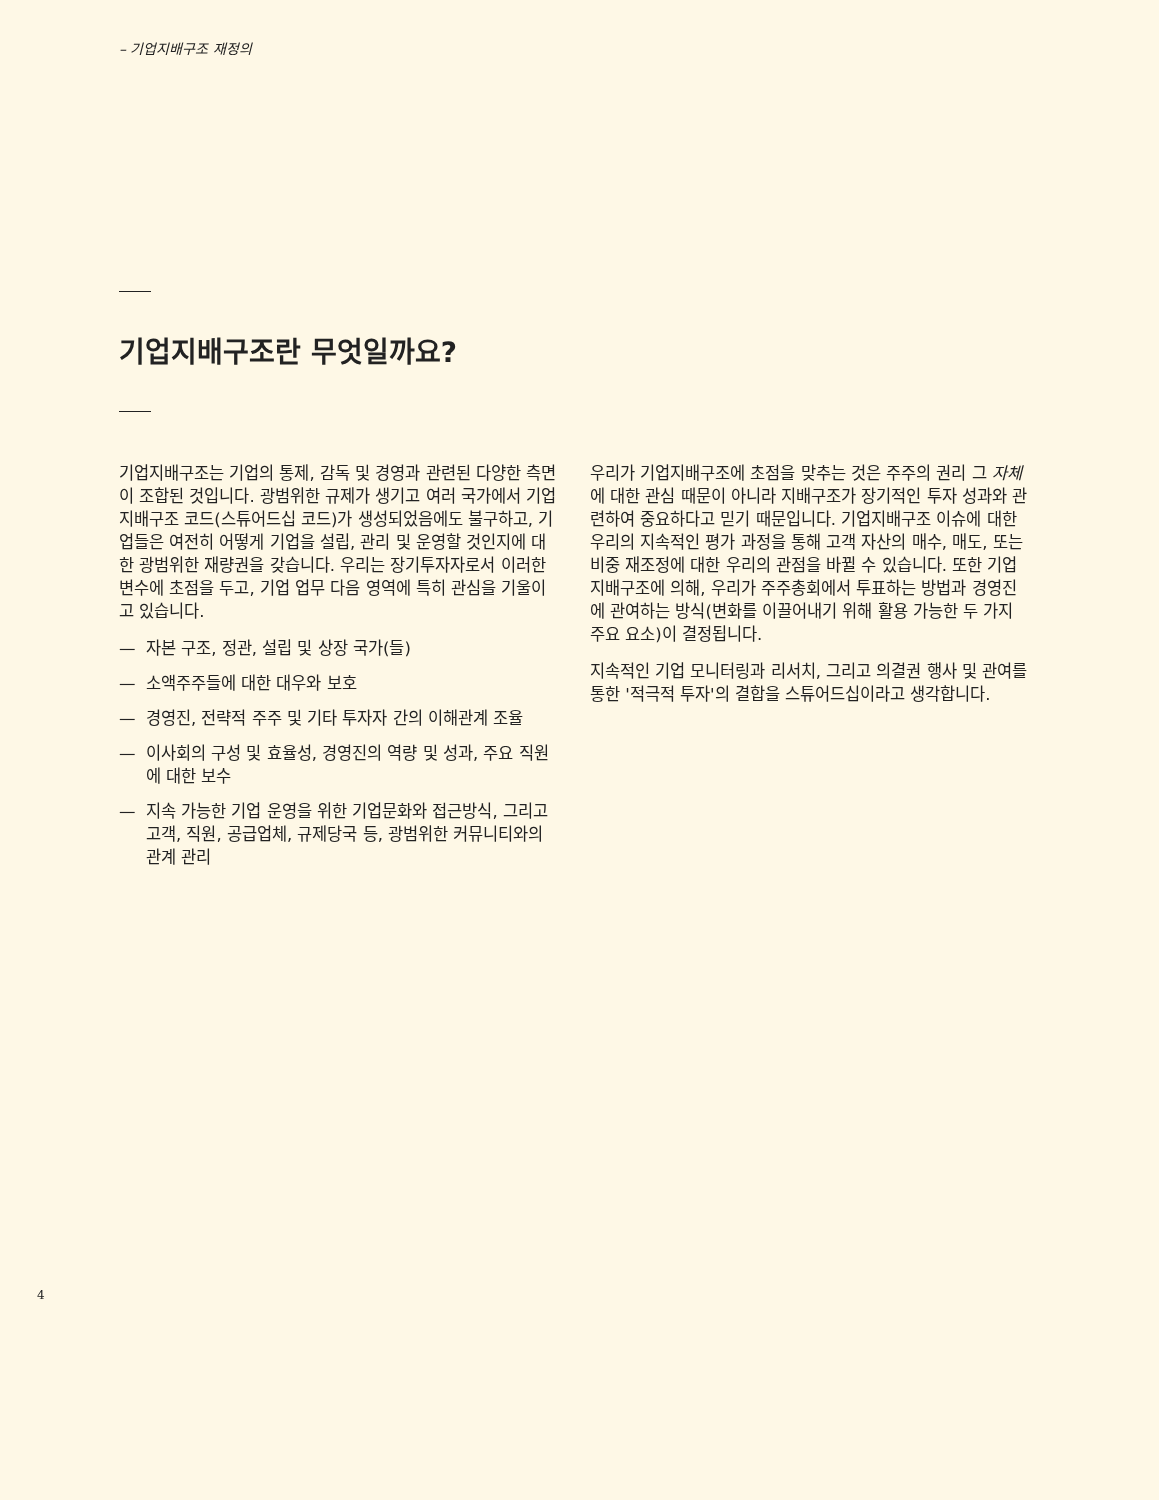– 기업지배구조 재정의
기업지배구조란 무엇일까요?
기업지배구조는 기업의 통제, 감독 및 경영과 관련된 다양한 측면이 조합된 것입니다. 광범위한 규제가 생기고 여러 국가에서 기업지배구조 코드(스튜어드십 코드)가 생성되었음에도 불구하고, 기업들은 여전히 어떻게 기업을 설립, 관리 및 운영할 것인지에 대한 광범위한 재량권을 갖습니다. 우리는 장기투자자로서 이러한 변수에 초점을 두고, 기업 업무 다음 영역에 특히 관심을 기울이고 있습니다.
— 자본 구조, 정관, 설립 및 상장 국가(들)
— 소액주주들에 대한 대우와 보호
— 경영진, 전략적 주주 및 기타 투자자 간의 이해관계 조율
— 이사회의 구성 및 효율성, 경영진의 역량 및 성과, 주요 직원에 대한 보수
— 지속 가능한 기업 운영을 위한 기업문화와 접근방식, 그리고 고객, 직원, 공급업체, 규제당국 등, 광범위한 커뮤니티와의 관계 관리
우리가 기업지배구조에 초점을 맞추는 것은 주주의 권리 그 자체에 대한 관심 때문이 아니라 지배구조가 장기적인 투자 성과와 관련하여 중요하다고 믿기 때문입니다. 기업지배구조 이슈에 대한 우리의 지속적인 평가 과정을 통해 고객 자산의 매수, 매도, 또는 비중 재조정에 대한 우리의 관점을 바뀔 수 있습니다. 또한 기업지배구조에 의해, 우리가 주주총회에서 투표하는 방법과 경영진에 관여하는 방식(변화를 이끌어내기 위해 활용 가능한 두 가지 주요 요소)이 결정됩니다.
지속적인 기업 모니터링과 리서치, 그리고 의결권 행사 및 관여를 통한 '적극적 투자'의 결합을 스튜어드십이라고 생각합니다.
4